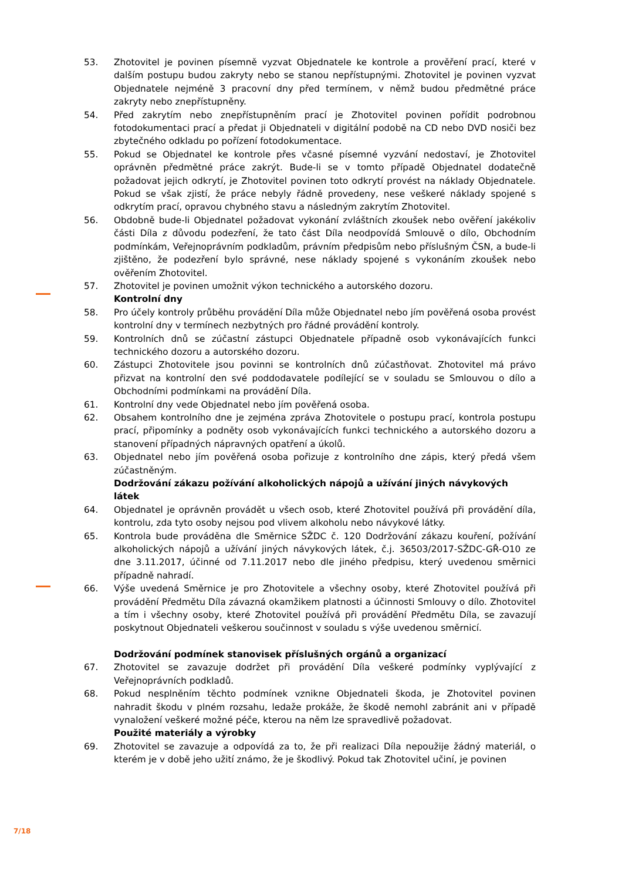53. Zhotovitel je povinen písemně vyzvat Objednatele ke kontrole a prověření prací, které v dalším postupu budou zakryty nebo se stanou nepřístupnými. Zhotovitel je povinen vyzvat Objednatele nejméně 3 pracovní dny před termínem, v němž budou předmětné práce zakryty nebo znepřístupněny.
54. Před zakrytím nebo znepřístupněním prací je Zhotovitel povinen pořídit podrobnou fotodokumentaci prací a předat ji Objednateli v digitální podobě na CD nebo DVD nosiči bez zbytečného odkladu po pořízení fotodokumentace.
55. Pokud se Objednatel ke kontrole přes včasné písemné vyzvání nedostaví, je Zhotovitel oprávněn předmětné práce zakrýt. Bude-li se v tomto případě Objednatel dodatečně požadovat jejich odkrytí, je Zhotovitel povinen toto odkrytí provést na náklady Objednatele. Pokud se však zjistí, že práce nebyly řádně provedeny, nese veškeré náklady spojené s odkrytím prací, opravou chybného stavu a následným zakrytím Zhotovitel.
56. Obdobně bude-li Objednatel požadovat vykonání zvláštních zkoušek nebo ověření jakékoliv části Díla z důvodu podezření, že tato část Díla neodpovídá Smlouvě o dílo, Obchodním podmínkám, Veřejnoprávním podkladům, právním předpisům nebo příslušným ČSN, a bude-li zjištěno, že podezření bylo správné, nese náklady spojené s vykonáním zkoušek nebo ověřením Zhotovitel.
57. Zhotovitel je povinen umožnit výkon technického a autorského dozoru.
Kontrolní dny
58. Pro účely kontroly průběhu provádění Díla může Objednatel nebo jím pověřená osoba provést kontrolní dny v termínech nezbytných pro řádné provádění kontroly.
59. Kontrolních dnů se zúčastní zástupci Objednatele případně osob vykonávajících funkci technického dozoru a autorského dozoru.
60. Zástupci Zhotovitele jsou povinni se kontrolních dnů zúčastňovat. Zhotovitel má právo přizvat na kontrolní den své poddodavatele podílející se v souladu se Smlouvou o dílo a Obchodními podmínkami na provádění Díla.
61. Kontrolní dny vede Objednatel nebo jím pověřená osoba.
62. Obsahem kontrolního dne je zejména zpráva Zhotovitele o postupu prací, kontrola postupu prací, připomínky a podněty osob vykonávajících funkci technického a autorského dozoru a stanovení případných nápravných opatření a úkolů.
63. Objednatel nebo jím pověřená osoba pořizuje z kontrolního dne zápis, který předá všem zúčastněným.
Dodržování zákazu požívání alkoholických nápojů a užívání jiných návykových látek
64. Objednatel je oprávněn provádět u všech osob, které Zhotovitel používá při provádění díla, kontrolu, zda tyto osoby nejsou pod vlivem alkoholu nebo návykové látky.
65. Kontrola bude prováděna dle Směrnice SŽDC č. 120 Dodržování zákazu kouření, požívání alkoholických nápojů a užívání jiných návykových látek, č.j. 36503/2017-SŽDC-GŘ-O10 ze dne 3.11.2017, účinné od 7.11.2017 nebo dle jiného předpisu, který uvedenou směrnici případně nahradí.
66. Výše uvedená Směrnice je pro Zhotovitele a všechny osoby, které Zhotovitel používá při provádění Předmětu Díla závazná okamžikem platnosti a účinnosti Smlouvy o dílo. Zhotovitel a tím i všechny osoby, které Zhotovitel používá při provádění Předmětu Díla, se zavazují poskytnout Objednateli veškerou součinnost v souladu s výše uvedenou směrnicí.
Dodržování podmínek stanovisek příslušných orgánů a organizací
67. Zhotovitel se zavazuje dodržet při provádění Díla veškeré podmínky vyplývající z Veřejnoprávních podkladů.
68. Pokud nesplněním těchto podmínek vznikne Objednateli škoda, je Zhotovitel povinen nahradit škodu v plném rozsahu, ledaže prokáže, že škodě nemohl zabránit ani v případě vynaložení veškeré možné péče, kterou na něm lze spravedlivě požadovat.
Použité materiály a výrobky
69. Zhotovitel se zavazuje a odpovídá za to, že při realizaci Díla nepoužije žádný materiál, o kterém je v době jeho užití známo, že je škodlivý. Pokud tak Zhotovitel učiní, je povinen
7/18